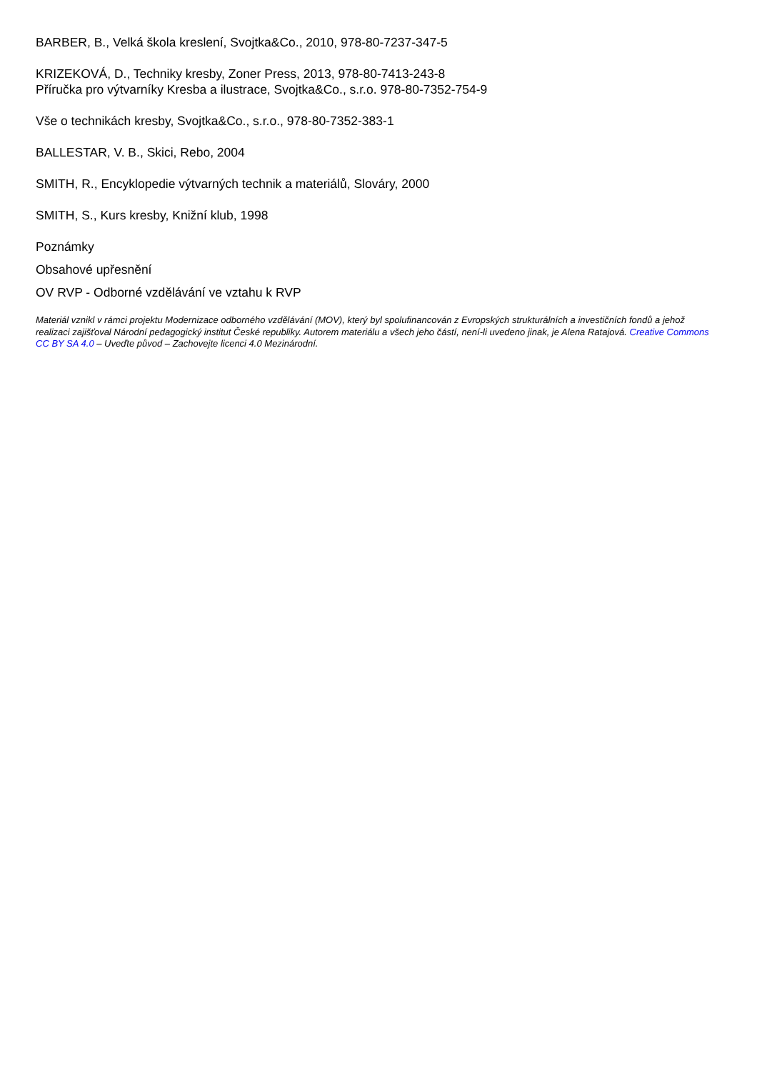BARBER, B., Velká škola kreslení, Svojtka&Co., 2010, 978-80-7237-347-5
KRIZEKOVÁ, D., Techniky kresby, Zoner Press, 2013, 978-80-7413-243-8
Příručka pro výtvarníky Kresba a ilustrace, Svojtka&Co., s.r.o. 978-80-7352-754-9
Vše o technikách kresby, Svojtka&Co., s.r.o., 978-80-7352-383-1
BALLESTAR, V. B., Skici, Rebo, 2004
SMITH, R., Encyklopedie výtvarných technik a materiálů, Slováry, 2000
SMITH, S., Kurs kresby, Knižní klub, 1998
Poznámky
Obsahové upřesnění
OV RVP - Odborné vzdělávání ve vztahu k RVP
Materiál vznikl v rámci projektu Modernizace odborného vzdělávání (MOV), který byl spolufinancován z Evropských strukturálních a investičních fondů a jehož realizaci zajišťoval Národní pedagogický institut České republiky. Autorem materiálu a všech jeho částí, není-li uvedeno jinak, je Alena Ratajová. Creative Commons CC BY SA 4.0 – Uveďte původ – Zachovejte licenci 4.0 Mezinárodní.